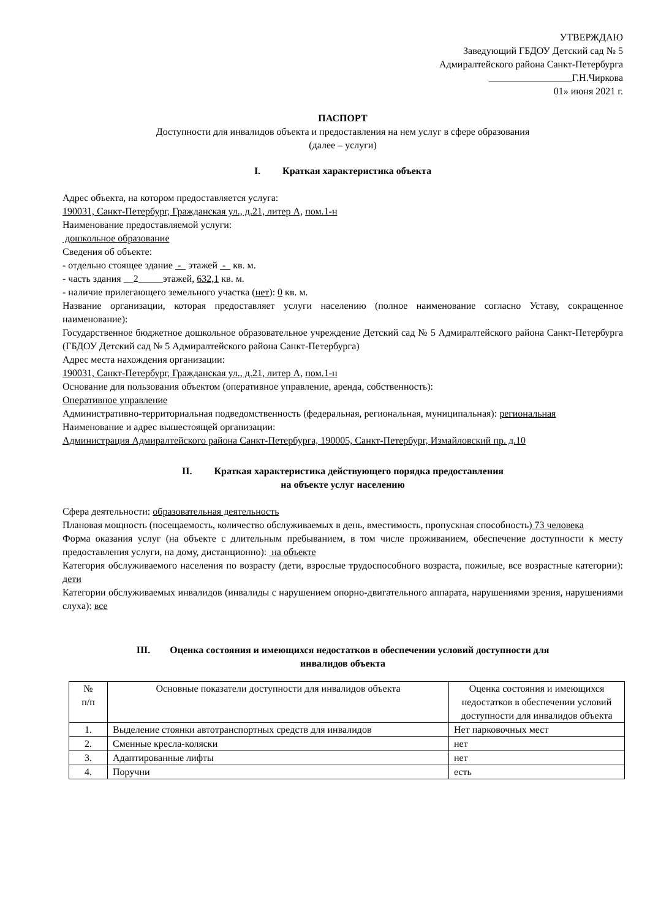УТВЕРЖДАЮ
Заведующий ГБДОУ Детский сад № 5
Адмиралтейского района Санкт-Петербурга
_________________Г.Н.Чиркова
01» июня 2021 г.
ПАСПОРТ
Доступности для инвалидов объекта и предоставления на нем услуг в сфере образования
(далее – услуги)
I. Краткая характеристика объекта
Адрес объекта, на котором предоставляется услуга:
190031, Санкт-Петербург, Гражданская ул., д.21, литер А, пом.1-н
Наименование предоставляемой услуги:
дошкольное образование
Сведения об объекте:
- отдельно стоящее здание - этажей - кв. м.
- часть здания __2_____этажей, 632,1 кв. м.
- наличие прилегающего земельного участка (нет): 0 кв. м.
Название организации, которая предоставляет услуги населению (полное наименование согласно Уставу, сокращенное наименование):
Государственное бюджетное дошкольное образовательное учреждение Детский сад № 5 Адмиралтейского района Санкт-Петербурга (ГБДОУ Детский сад № 5 Адмиралтейского района Санкт-Петербурга)
Адрес места нахождения организации:
190031, Санкт-Петербург, Гражданская ул., д.21, литер А, пом.1-н
Основание для пользования объектом (оперативное управление, аренда, собственность):
Оперативное управление
Административно-территориальная подведомственность (федеральная, региональная, муниципальная): региональная
Наименование и адрес вышестоящей организации:
Администрация Адмиралтейского района Санкт-Петербурга, 190005, Санкт-Петербург, Измайловский пр. д.10
II. Краткая характеристика действующего порядка предоставления
на объекте услуг населению
Сфера деятельности: образовательная деятельность
Плановая мощность (посещаемость, количество обслуживаемых в день, вместимость, пропускная способность) 73 человека
Форма оказания услуг (на объекте с длительным пребыванием, в том числе проживанием, обеспечение доступности к месту предоставления услуги, на дому, дистанционно): на объекте
Категория обслуживаемого населения по возрасту (дети, взрослые трудоспособного возраста, пожилые, все возрастные категории): дети
Категории обслуживаемых инвалидов (инвалиды с нарушением опорно-двигательного аппарата, нарушениями зрения, нарушениями слуха): все
III. Оценка состояния и имеющихся недостатков в обеспечении условий доступности для
инвалидов объекта
| № п/п | Основные показатели доступности для инвалидов объекта | Оценка состояния и имеющихся недостатков в обеспечении условий доступности для инвалидов объекта |
| 1. | Выделение стоянки автотранспортных средств для инвалидов | Нет парковочных мест |
| 2. | Сменные кресла-коляски | нет |
| 3. | Адаптированные лифты | нет |
| 4. | Поручни | есть |